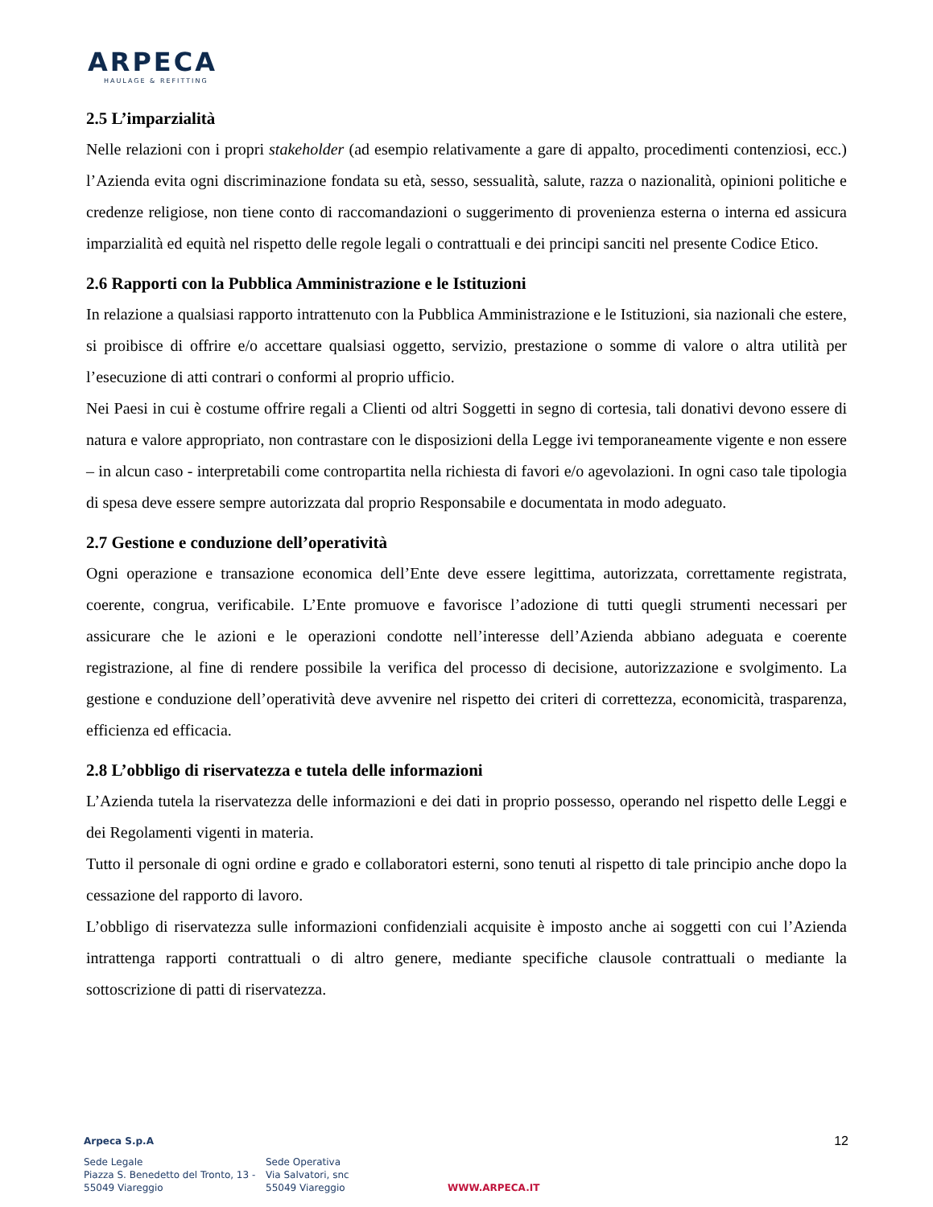ARPECA
HAULAGE & REFITTING
2.5 L’imparzialità
Nelle relazioni con i propri stakeholder (ad esempio relativamente a gare di appalto, procedimenti contenziosi, ecc.) l’Azienda evita ogni discriminazione fondata su età, sesso, sessualità, salute, razza o nazionalità, opinioni politiche e credenze religiose, non tiene conto di raccomandazioni o suggerimento di provenienza esterna o interna ed assicura imparzialità ed equità nel rispetto delle regole legali o contrattuali e dei principi sanciti nel presente Codice Etico.
2.6 Rapporti con la Pubblica Amministrazione e le Istituzioni
In relazione a qualsiasi rapporto intrattenuto con la Pubblica Amministrazione e le Istituzioni, sia nazionali che estere, si proibisce di offrire e/o accettare qualsiasi oggetto, servizio, prestazione o somme di valore o altra utilità per l’esecuzione di atti contrari o conformi al proprio ufficio.
Nei Paesi in cui è costume offrire regali a Clienti od altri Soggetti in segno di cortesia, tali donativi devono essere di natura e valore appropriato, non contrastare con le disposizioni della Legge ivi temporaneamente vigente e non essere – in alcun caso - interpretabili come contropartita nella richiesta di favori e/o agevolazioni. In ogni caso tale tipologia di spesa deve essere sempre autorizzata dal proprio Responsabile e documentata in modo adeguato.
2.7 Gestione e conduzione dell’operatività
Ogni operazione e transazione economica dell’Ente deve essere legittima, autorizzata, correttamente registrata, coerente, congrua, verificabile. L’Ente promuove e favorisce l’adozione di tutti quegli strumenti necessari per assicurare che le azioni e le operazioni condotte nell’interesse dell’Azienda abbiano adeguata e coerente registrazione, al fine di rendere possibile la verifica del processo di decisione, autorizzazione e svolgimento. La gestione e conduzione dell’operatività deve avvenire nel rispetto dei criteri di correttezza, economicità, trasparenza, efficienza ed efficacia.
2.8 L’obbligo di riservatezza e tutela delle informazioni
L’Azienda tutela la riservatezza delle informazioni e dei dati in proprio possesso, operando nel rispetto delle Leggi e dei Regolamenti vigenti in materia.
Tutto il personale di ogni ordine e grado e collaboratori esterni, sono tenuti al rispetto di tale principio anche dopo la cessazione del rapporto di lavoro.
L’obbligo di riservatezza sulle informazioni confidenziali acquisite è imposto anche ai soggetti con cui l’Azienda intrattenga rapporti contrattuali o di altro genere, mediante specifiche clausole contrattuali o mediante la sottoscrizione di patti di riservatezza.
12 Arpeca S.p.A
Sede Legale
Piazza S. Benedetto del Tronto, 13 -
55049 Viareggio
Sede Operativa
Via Salvatori, snc
55049 Viareggio
WWW.ARPECA.IT